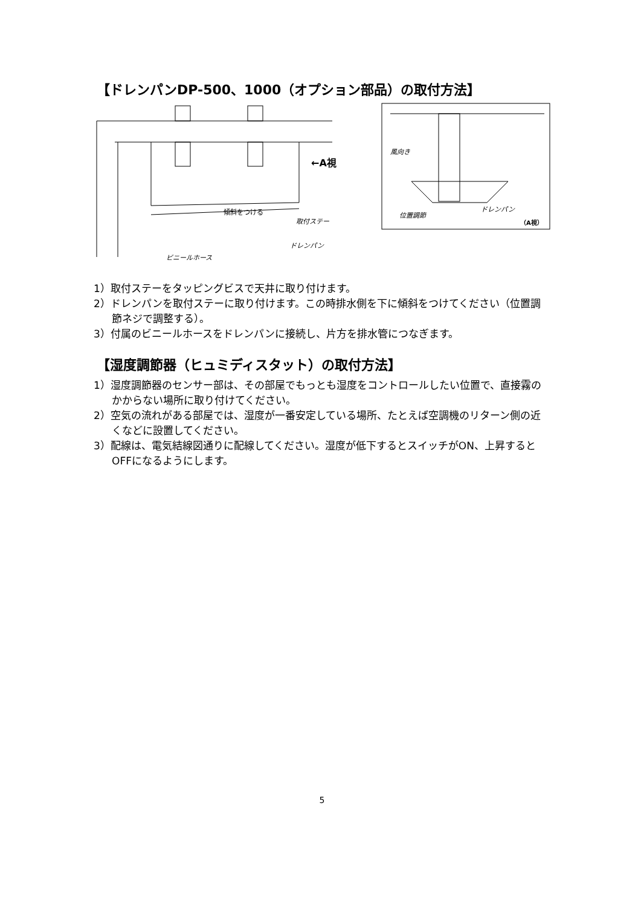【ドレンパンDP-500、1000（オプション部品）の取付方法】
←A視
取付ステー
傾斜をつける
ドレンパン
ビニールホース
風向き
位置調節
ドレンパン
（A視）
1）取付ステーをタッピングビスで天井に取り付けます。
2）ドレンパンを取付ステーに取り付けます。この時排水側を下に傾斜をつけてください（位置調節ネジで調整する）。
3）付属のビニールホースをドレンパンに接続し、片方を排水管につなぎます。
【湿度調節器（ヒュミディスタット）の取付方法】
1）湿度調節器のセンサー部は、その部屋でもっとも湿度をコントロールしたい位置で、直接霧のかからない場所に取り付けてください。
2）空気の流れがある部屋では、湿度が一番安定している場所、たとえば空調機のリターン側の近くなどに設置してください。
3）配線は、電気結線図通りに配線してください。湿度が低下するとスイッチがON、上昇するとOFFになるようにします。
5